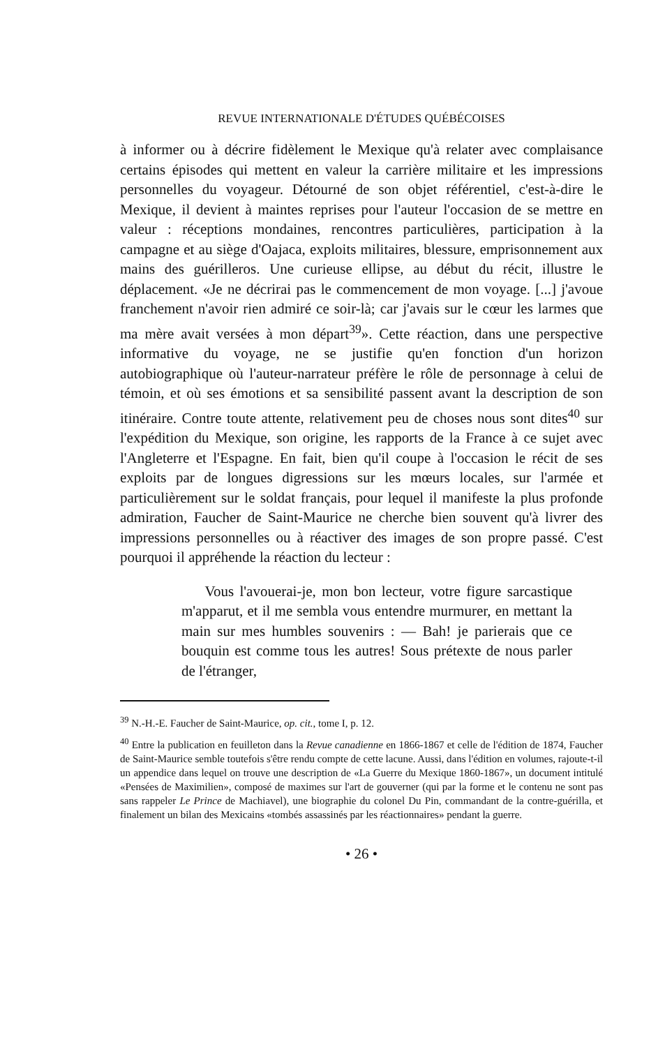REVUE INTERNATIONALE D'ÉTUDES QUÉBÉCOISES
à informer ou à décrire fidèlement le Mexique qu'à relater avec complaisance certains épisodes qui mettent en valeur la carrière militaire et les impressions personnelles du voyageur. Détourné de son objet référentiel, c'est-à-dire le Mexique, il devient à maintes reprises pour l'auteur l'occasion de se mettre en valeur : réceptions mondaines, rencontres particulières, participation à la campagne et au siège d'Oajaca, exploits militaires, blessure, emprisonnement aux mains des guérilleros. Une curieuse ellipse, au début du récit, illustre le déplacement. «Je ne décrirai pas le commencement de mon voyage. [...] j'avoue franchement n'avoir rien admiré ce soir-là; car j'avais sur le cœur les larmes que ma mère avait versées à mon départ<sup>39</sup>». Cette réaction, dans une perspective informative du voyage, ne se justifie qu'en fonction d'un horizon autobiographique où l'auteur-narrateur préfère le rôle de personnage à celui de témoin, et où ses émotions et sa sensibilité passent avant la description de son itinéraire. Contre toute attente, relativement peu de choses nous sont dites<sup>40</sup> sur l'expédition du Mexique, son origine, les rapports de la France à ce sujet avec l'Angleterre et l'Espagne. En fait, bien qu'il coupe à l'occasion le récit de ses exploits par de longues digressions sur les mœurs locales, sur l'armée et particulièrement sur le soldat français, pour lequel il manifeste la plus profonde admiration, Faucher de Saint-Maurice ne cherche bien souvent qu'à livrer des impressions personnelles ou à réactiver des images de son propre passé. C'est pourquoi il appréhende la réaction du lecteur :
Vous l'avouerai-je, mon bon lecteur, votre figure sarcastique m'apparut, et il me sembla vous entendre murmurer, en mettant la main sur mes humbles souvenirs : — Bah! je parierais que ce bouquin est comme tous les autres! Sous prétexte de nous parler de l'étranger,
<sup>39</sup> N.-H.-E. Faucher de Saint-Maurice, op. cit., tome I, p. 12.
<sup>40</sup> Entre la publication en feuilleton dans la Revue canadienne en 1866-1867 et celle de l'édition de 1874, Faucher de Saint-Maurice semble toutefois s'être rendu compte de cette lacune. Aussi, dans l'édition en volumes, rajoute-t-il un appendice dans lequel on trouve une description de «La Guerre du Mexique 1860-1867», un document intitulé «Pensées de Maximilien», composé de maximes sur l'art de gouverner (qui par la forme et le contenu ne sont pas sans rappeler Le Prince de Machiavel), une biographie du colonel Du Pin, commandant de la contre-guérilla, et finalement un bilan des Mexicains «tombés assassinés par les réactionnaires» pendant la guerre.
• 26 •